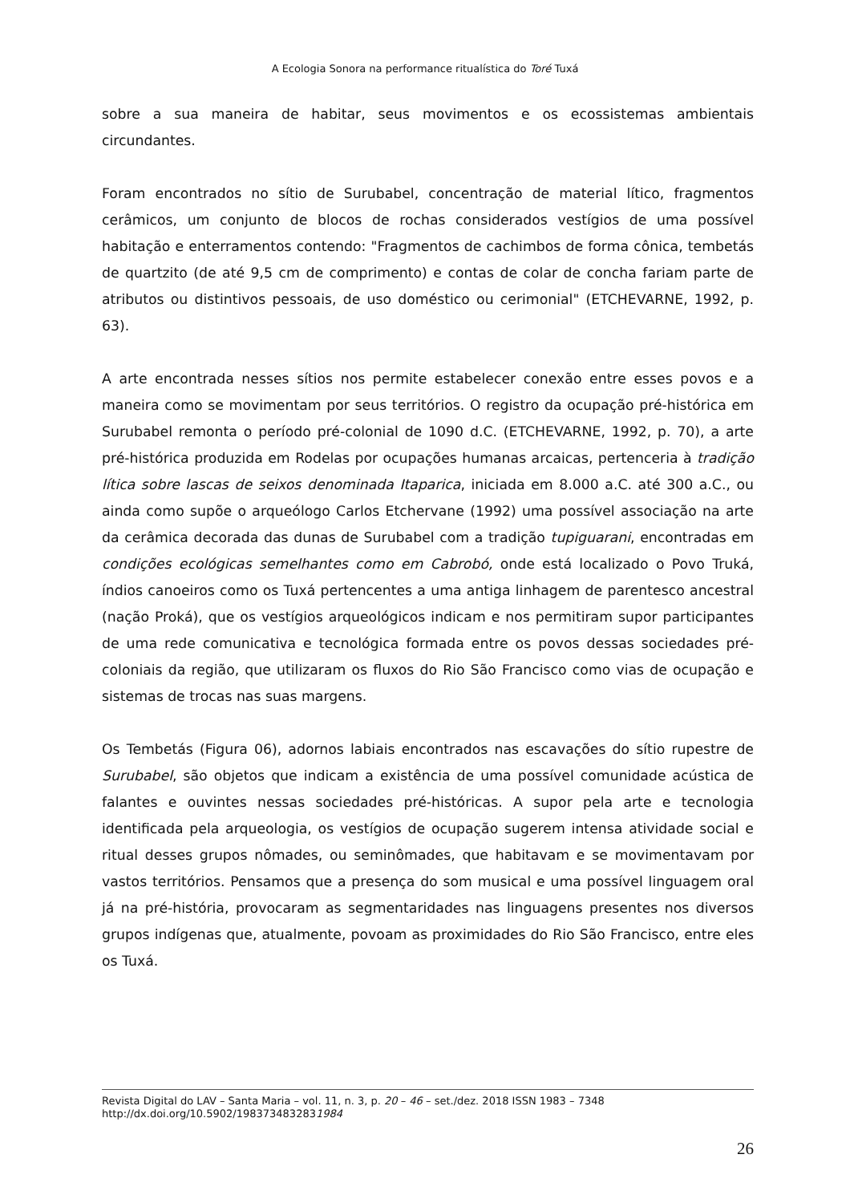A Ecologia Sonora na performance ritualística do Toré Tuxá
sobre a sua maneira de habitar, seus movimentos e os ecossistemas ambientais circundantes.
Foram encontrados no sítio de Surubabel, concentração de material lítico, fragmentos cerâmicos, um conjunto de blocos de rochas considerados vestígios de uma possível habitação e enterramentos contendo: "Fragmentos de cachimbos de forma cônica, tembetás de quartzito (de até 9,5 cm de comprimento) e contas de colar de concha fariam parte de atributos ou distintivos pessoais, de uso doméstico ou cerimonial" (ETCHEVARNE, 1992, p. 63).
A arte encontrada nesses sítios nos permite estabelecer conexão entre esses povos e a maneira como se movimentam por seus territórios. O registro da ocupação pré-histórica em Surubabel remonta o período pré-colonial de 1090 d.C. (ETCHEVARNE, 1992, p. 70), a arte pré-histórica produzida em Rodelas por ocupações humanas arcaicas, pertenceria à tradição lítica sobre lascas de seixos denominada Itaparica, iniciada em 8.000 a.C. até 300 a.C., ou ainda como supõe o arqueólogo Carlos Etchervane (1992) uma possível associação na arte da cerâmica decorada das dunas de Surubabel com a tradição tupiguarani, encontradas em condições ecológicas semelhantes como em Cabrobó, onde está localizado o Povo Truká, índios canoeiros como os Tuxá pertencentes a uma antiga linhagem de parentesco ancestral (nação Proká), que os vestígios arqueológicos indicam e nos permitiram supor participantes de uma rede comunicativa e tecnológica formada entre os povos dessas sociedades pré-coloniais da região, que utilizaram os fluxos do Rio São Francisco como vias de ocupação e sistemas de trocas nas suas margens.
Os Tembetás (Figura 06), adornos labiais encontrados nas escavações do sítio rupestre de Surubabel, são objetos que indicam a existência de uma possível comunidade acústica de falantes e ouvintes nessas sociedades pré-históricas. A supor pela arte e tecnologia identificada pela arqueologia, os vestígios de ocupação sugerem intensa atividade social e ritual desses grupos nômades, ou seminômades, que habitavam e se movimentavam por vastos territórios. Pensamos que a presença do som musical e uma possível linguagem oral já na pré-história, provocaram as segmentaridades nas linguagens presentes nos diversos grupos indígenas que, atualmente, povoam as proximidades do Rio São Francisco, entre eles os Tuxá.
Revista Digital do LAV – Santa Maria – vol. 11, n. 3, p. 20 – 46 – set./dez. 2018 ISSN 1983 – 7348
http://dx.doi.org/10.5902/1983734832831984
26